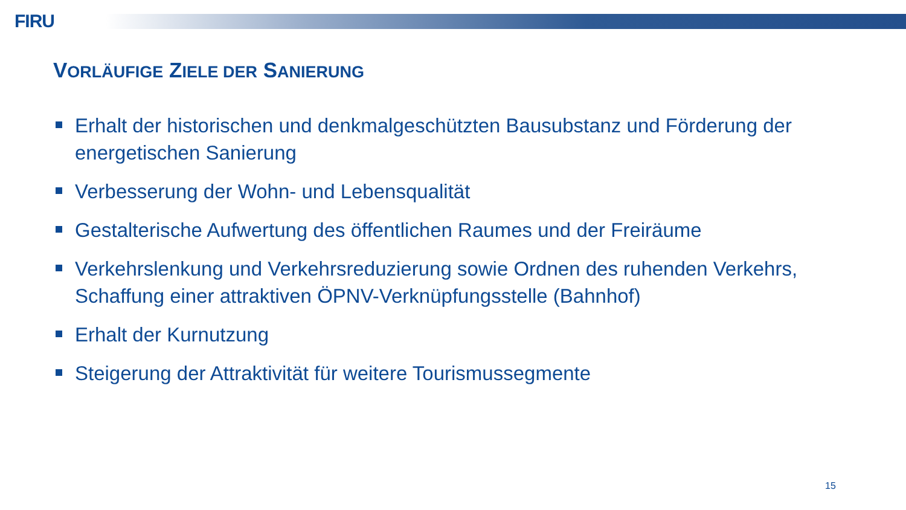FIRU
VORLÄUFIGE ZIELE DER SANIERUNG
Erhalt der historischen und denkmalgeschützten Bausubstanz und Förderung der energetischen Sanierung
Verbesserung der Wohn- und Lebensqualität
Gestalterische Aufwertung des öffentlichen Raumes und der Freiräume
Verkehrslenkung und Verkehrsreduzierung sowie Ordnen des ruhenden Verkehrs, Schaffung einer attraktiven ÖPNV-Verknüpfungsstelle (Bahnhof)
Erhalt der Kurnutzung
Steigerung der Attraktivität für weitere Tourismussegmente
15